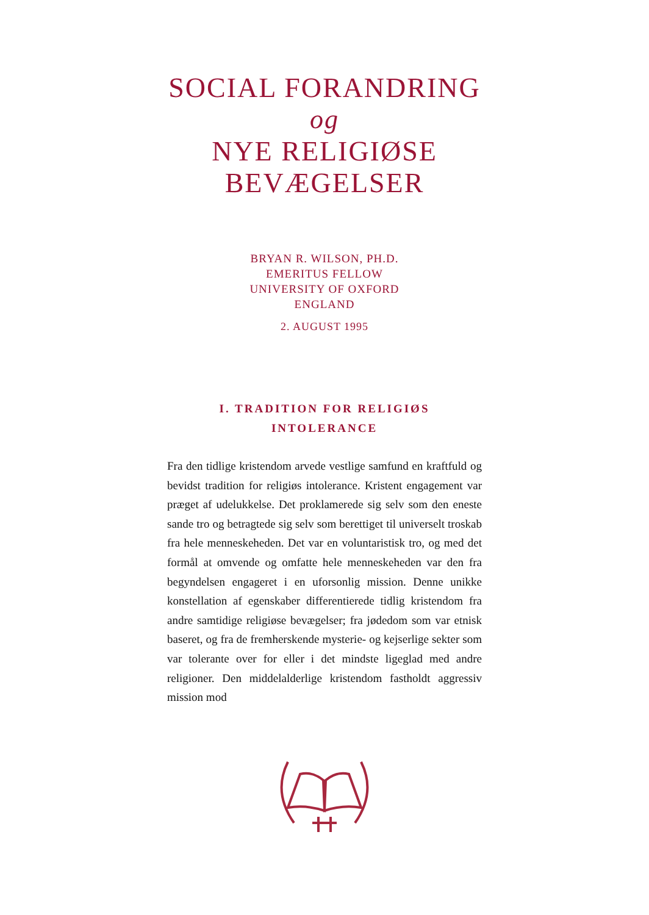SOCIAL FORANDRING
og
NYE RELIGIØSE
BEVÆGELSER
BRYAN R. WILSON, PH.D.
EMERITUS FELLOW
UNIVERSITY OF OXFORD
ENGLAND
2. AUGUST 1995
I. TRADITION FOR RELIGIØS
INTOLERANCE
Fra den tidlige kristendom arvede vestlige samfund en kraftfuld og bevidst tradition for religiøs intolerance. Kristent engagement var præget af udelukkelse. Det proklamerede sig selv som den eneste sande tro og betragtede sig selv som berettiget til universelt troskab fra hele menneskeheden. Det var en voluntaristisk tro, og med det formål at omvende og omfatte hele menneskeheden var den fra begyndelsen engageret i en uforsonlig mission. Denne unikke konstellation af egenskaber differentierede tidlig kristendom fra andre samtidige religiøse bevægelser; fra jødedom som var etnisk baseret, og fra de fremherskende mysterie- og kejserlige sekter som var tolerante over for eller i det mindste ligeglad med andre religioner. Den middelalderlige kristendom fastholdt aggressiv mission mod